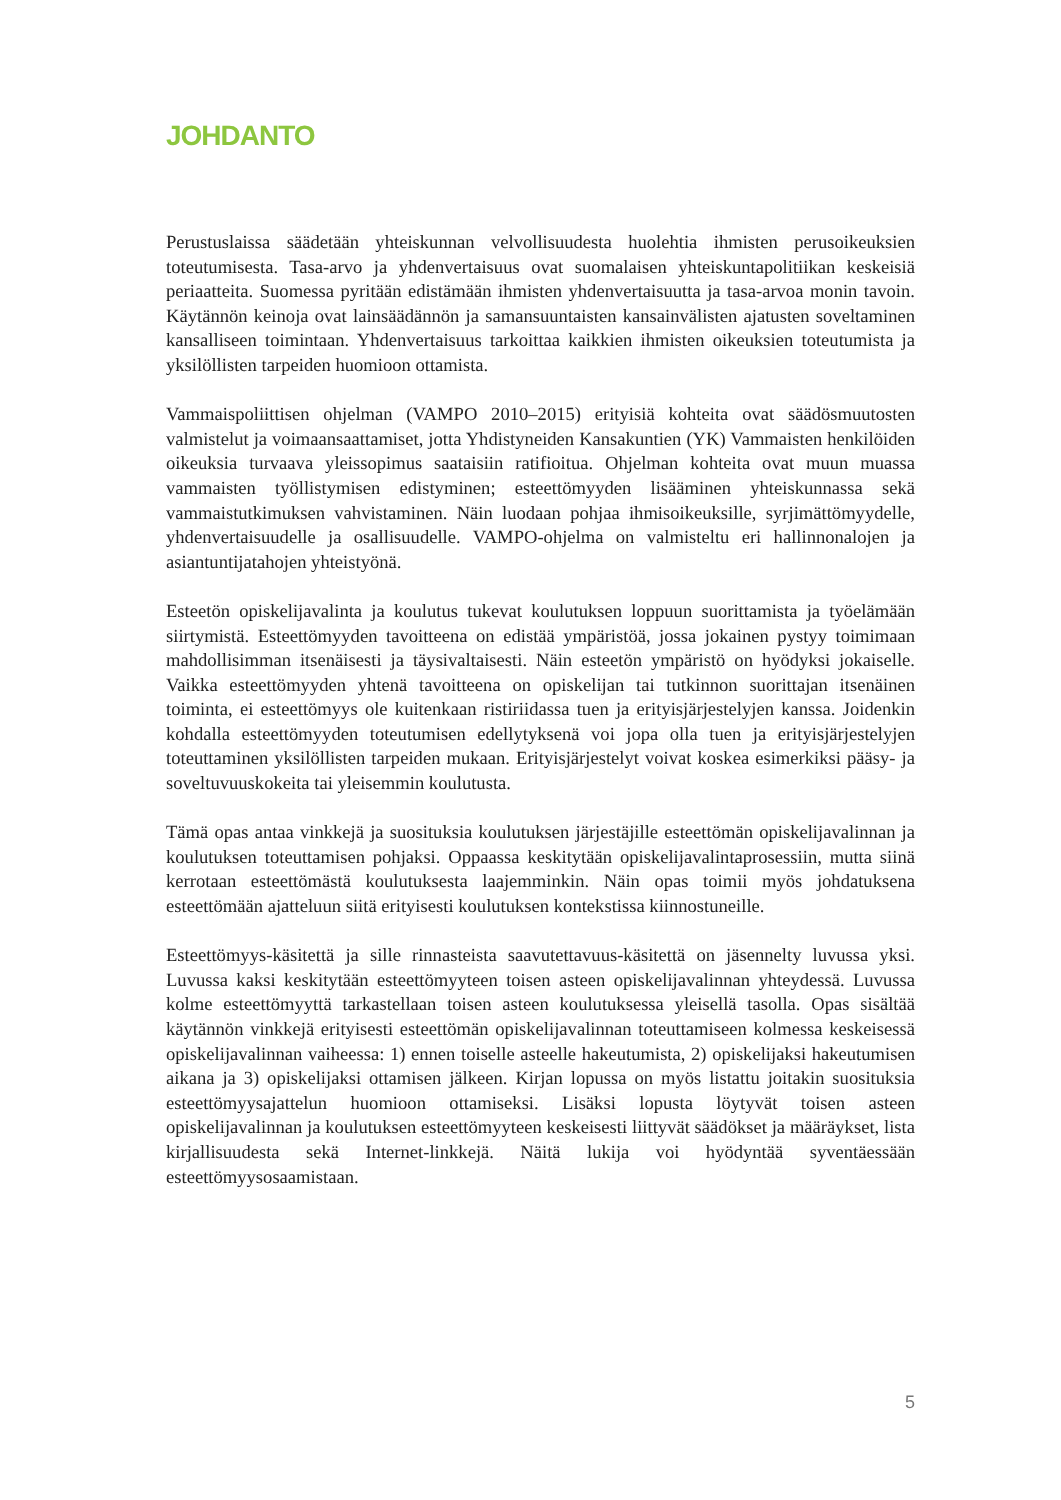JOHDANTO
Perustuslaissa säädetään yhteiskunnan velvollisuudesta huolehtia ihmisten perusoikeuksien toteutumisesta. Tasa-arvo ja yhdenvertaisuus ovat suomalaisen yhteiskuntapolitiikan keskeisiä periaatteita. Suomessa pyritään edistämään ihmisten yhdenvertaisuutta ja tasa-arvoa monin tavoin. Käytännön keinoja ovat lainsäädännön ja samansuuntaisten kansainvälisten ajatusten soveltaminen kansalliseen toimintaan. Yhdenvertaisuus tarkoittaa kaikkien ihmisten oikeuksien toteutumista ja yksilöllisten tarpeiden huomioon ottamista.
Vammaispoliittisen ohjelman (VAMPO 2010–2015) erityisiä kohteita ovat säädösmuutosten valmistelut ja voimaansaattamiset, jotta Yhdistyneiden Kansakuntien (YK) Vammaisten henkilöiden oikeuksia turvaava yleissopimus saataisiin ratifioitua. Ohjelman kohteita ovat muun muassa vammaisten työllistymisen edistyminen; esteettömyyden lisääminen yhteiskunnassa sekä vammaistutkimuksen vahvistaminen. Näin luodaan pohjaa ihmisoikeuksille, syrjimättömyydelle, yhdenvertaisuudelle ja osallisuudelle. VAMPO-ohjelma on valmisteltu eri hallinnonalojen ja asiantuntijatahojen yhteistyönä.
Esteetön opiskelijavalinta ja koulutus tukevat koulutuksen loppuun suorittamista ja työelämään siirtymistä. Esteettömyyden tavoitteena on edistää ympäristöä, jossa jokainen pystyy toimimaan mahdollisimman itsenäisesti ja täysivaltaisesti. Näin esteetön ympäristö on hyödyksi jokaiselle. Vaikka esteettömyyden yhtenä tavoitteena on opiskelijan tai tutkinnon suorittajan itsenäinen toiminta, ei esteettömyys ole kuitenkaan ristiriidassa tuen ja erityisjärjestelyjen kanssa. Joidenkin kohdalla esteettömyyden toteutumisen edellytyksenä voi jopa olla tuen ja erityisjärjestelyjen toteuttaminen yksilöllisten tarpeiden mukaan. Erityisjärjestelyt voivat koskea esimerkiksi pääsy- ja soveltuvuuskokeita tai yleisemmin koulutusta.
Tämä opas antaa vinkkejä ja suosituksia koulutuksen järjestäjille esteettömän opiskelijavalinnan ja koulutuksen toteuttamisen pohjaksi. Oppaassa keskitytään opiskelijavalintaprosessiin, mutta siinä kerrotaan esteettömästä koulutuksesta laajemminkin. Näin opas toimii myös johdatuksena esteettömään ajatteluun siitä erityisesti koulutuksen kontekstissa kiinnostuneille.
Esteettömyys-käsitettä ja sille rinnasteista saavutettavuus-käsitettä on jäsennelty luvussa yksi. Luvussa kaksi keskitytään esteettömyyteen toisen asteen opiskelijavalinnan yhteydessä. Luvussa kolme esteettömyyttä tarkastellaan toisen asteen koulutuksessa yleisellä tasolla. Opas sisältää käytännön vinkkejä erityisesti esteettömän opiskelijavalinnan toteuttamiseen kolmessa keskeisessä opiskelijavalinnan vaiheessa: 1) ennen toiselle asteelle hakeutumista, 2) opiskelijaksi hakeutumisen aikana ja 3) opiskelijaksi ottamisen jälkeen. Kirjan lopussa on myös listattu joitakin suosituksia esteettömyysajattelun huomioon ottamiseksi. Lisäksi lopusta löytyvät toisen asteen opiskelijavalinnan ja koulutuksen esteettömyyteen keskeisesti liittyvät säädökset ja määräykset, lista kirjallisuudesta sekä Internet-linkkejä. Näitä lukija voi hyödyntää syventäessään esteettömyysosaamistaan.
5